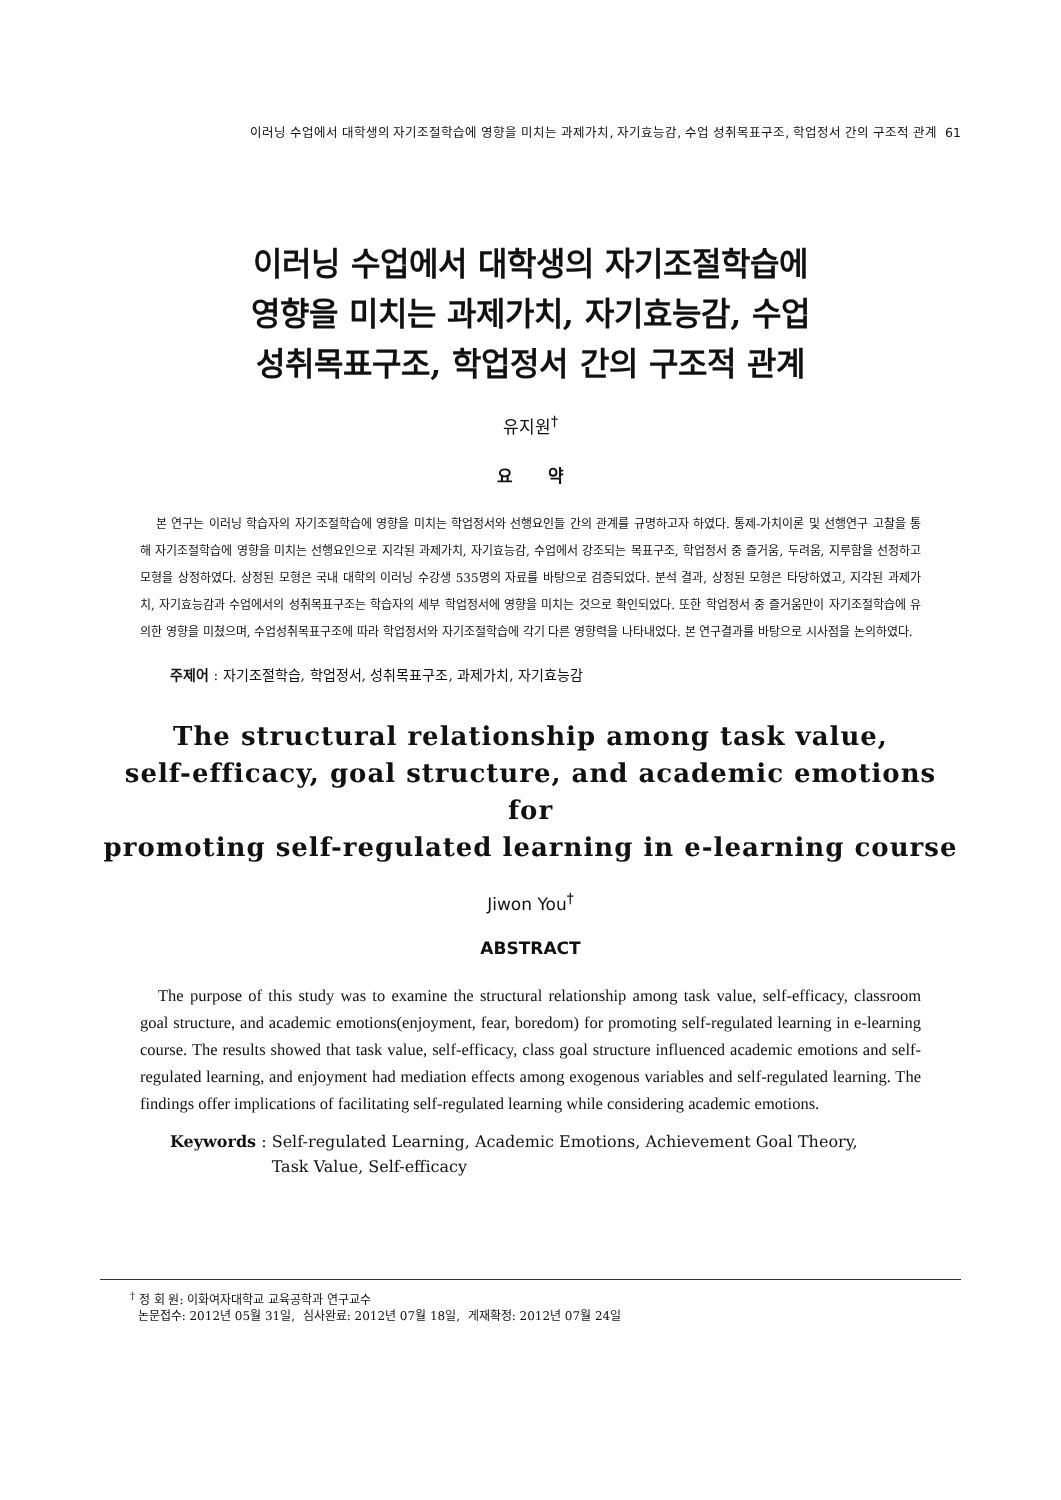이러닝 수업에서 대학생의 자기조절학습에 영향을 미치는 과제가치, 자기효능감, 수업 성취목표구조, 학업정서 간의 구조적 관계 61
이러닝 수업에서 대학생의 자기조절학습에
영향을 미치는 과제가치, 자기효능감, 수업
성취목표구조, 학업정서 간의 구조적 관계
유지원<sup>†</sup>
요 약
본 연구는 이러닝 학습자의 자기조절학습에 영향을 미치는 학업정서와 선행요인들 간의 관계를 규명하고자 하였다. 통제-가치이론 및 선행연구 고찰을 통해 자기조절학습에 영향을 미치는 선행요인으로 지각된 과제가치, 자기효능감, 수업에서 강조되는 목표구조, 학업정서 중 즐거움, 두려움, 지루함을 선정하고 모형을 상정하였다. 상정된 모형은 국내 대학의 이러닝 수강생 535명의 자료를 바탕으로 검증되었다. 분석 결과, 상정된 모형은 타당하였고, 지각된 과제가치, 자기효능감과 수업에서의 성취목표구조는 학습자의 세부 학업정서에 영향을 미치는 것으로 확인되었다. 또한 학업정서 중 즐거움만이 자기조절학습에 유의한 영향을 미쳤으며, 수업성취목표구조에 따라 학업정서와 자기조절학습에 각기 다른 영향력을 나타내었다. 본 연구결과를 바탕으로 시사점을 논의하였다.
주제어 : 자기조절학습, 학업정서, 성취목표구조, 과제가치, 자기효능감
The structural relationship among task value,
self-efficacy, goal structure, and academic emotions for
promoting self-regulated learning in e-learning course
Jiwon You<sup>†</sup>
ABSTRACT
The purpose of this study was to examine the structural relationship among task value, self-efficacy, classroom goal structure, and academic emotions(enjoyment, fear, boredom) for promoting self-regulated learning in e-learning course. The results showed that task value, self-efficacy, class goal structure influenced academic emotions and self-regulated learning, and enjoyment had mediation effects among exogenous variables and self-regulated learning. The findings offer implications of facilitating self-regulated learning while considering academic emotions.
Keywords : Self-regulated Learning, Academic Emotions, Achievement Goal Theory,
Task Value, Self-efficacy
<sup>†</sup> 정 회 원: 이화여자대학교 교육공학과 연구교수
논문접수: 2012년 05월 31일, 심사완료: 2012년 07월 18일, 게재확정: 2012년 07월 24일